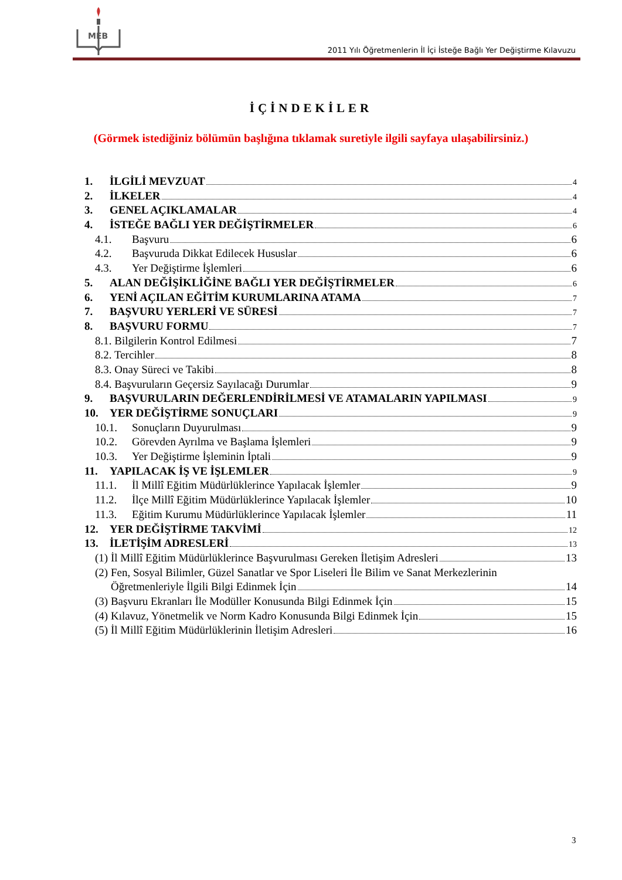MEB
2011 Yılı Öğretmenlerin İl İçi İsteğe Bağlı Yer Değiştirme Kılavuzu
İÇİNDEKİLER
(Görmek istediğiniz bölümün başlığına tıklamak suretiyle ilgili sayfaya ulaşabilirsiniz.)
1. İLGİLİ MEVZUAT 4
2. İLKELER 4
3. GENEL AÇIKLAMALAR 4
4. İSTEĞE BAĞLI YER DEĞİŞTİRMELER 6
4.1. Başvuru 6
4.2. Başvuruda Dikkat Edilecek Hususlar 6
4.3. Yer Değiştirme İşlemleri 6
5. ALAN DEĞİŞİKLİĞİNE BAĞLI YER DEĞİŞTİRMELER 6
6. YENİ AÇILAN EĞİTİM KURUMLARINA ATAMA 7
7. BAŞVURU YERLERİ VE SÜRESİ 7
8. BAŞVURU FORMU 7
8.1. Bilgilerin Kontrol Edilmesi 7
8.2. Tercihler 8
8.3. Onay Süreci ve Takibi 8
8.4. Başvuruların Geçersiz Sayılacağı Durumlar 9
9. BAŞVURULARIN DEĞERLENDİRİLMESİ VE ATAMALARIN YAPILMASI 9
10. YER DEĞİŞTİRME SONUÇLARI 9
10.1. Sonuçların Duyurulması 9
10.2. Görevden Ayrılma ve Başlama İşlemleri 9
10.3. Yer Değiştirme İşleminin İptali 9
11. YAPILACAK İŞ VE İŞLEMLER 9
11.1. İl Millî Eğitim Müdürlüklerince Yapılacak İşlemler 9
11.2. İlçe Millî Eğitim Müdürlüklerince Yapılacak İşlemler 10
11.3. Eğitim Kurumu Müdürlüklerince Yapılacak İşlemler 11
12. YER DEĞİŞTİRME TAKVİMİ 12
13. İLETİŞİM ADRESLERİ 13
(1) İl Millî Eğitim Müdürlüklerince Başvurulması Gereken İletişim Adresleri 13
(2) Fen, Sosyal Bilimler, Güzel Sanatlar ve Spor Liseleri İle Bilim ve Sanat Merkezlerinin
Öğretmenleriyle İlgili Bilgi Edinmek İçin 14
(3) Başvuru Ekranları İle Modüller Konusunda Bilgi Edinmek İçin 15
(4) Kılavuz, Yönetmelik ve Norm Kadro Konusunda Bilgi Edinmek İçin 15
(5) İl Millî Eğitim Müdürlüklerinin İletişim Adresleri 16
3